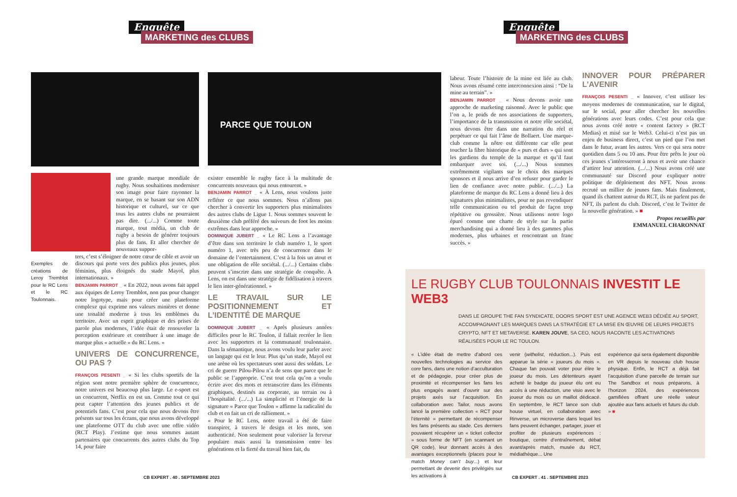Enquête
MARKETING des CLUBS
PARCE QUE TOULON
Exemples de créations de Leroy Tremblot pour le RC Lens et le RC Toulonnais.
une grande marque mondiale de rugby. Nous souhaitions moderniser son image pour faire rayonner la marque, en se basant sur son ADN historique et culturel, sur ce que tous les autres clubs ne pourraient pas dire. (.../...) Comme toute marque, tout média, un club de rugby a besoin de générer toujours plus de fans. Et aller chercher de nouveaux suppor-
ters, c’est s’éloigner de notre cœur de cible et avoir un discours qui porte vers des publics plus jeunes, plus féminins, plus éloignés du stade Mayol, plus internationaux. »
BENJAMIN PARROT _ « En 2022, nous avons fait appel aux équipes de Leroy Tremblot, non pas pour changer notre logotype, mais pour créer une plateforme complexe qui exprime nos valeurs minières et donne une tonalité moderne à tous les emblèmes du territoire. Avec un esprit graphique et des prises de parole plus modernes, l’idée était de renouveler la perception extérieure et contribuer à une image de marque plus « actuelle » du RC Lens. »
UNIVERS DE CONCURRENCE, OU PAS ?
FRANÇOIS PESENTI _ « Si les clubs sportifs de la région sont notre première sphère de concurrence, notre univers est beaucoup plus large. Le e-sport est un concurrent, Netflix en est un. Comme tout ce qui peut capter l’attention des jeunes publics et de potentiels fans. C’est pour cela que nous devons être présents sur tous les écrans, que nous avons développé une plateforme OTT du club avec une offre vidéo (RCT Play). J’estime que nous sommes autant partenaires que concurrents des autres clubs du Top 14, pour faire
exister ensemble le rugby face à la multitude de concurrents nouveaux qui nous entourent. »
BENJAMIN PARROT _ « À Lens, nous voulons juste refléter ce que nous sommes. Nous n’allons pas chercher à convertir les supporters plus minimalistes des autres clubs de Ligue 1. Nous sommes souvent le deuxième club préféré des suiveurs de foot les moins extrêmes dans leur approche. »
DOMINIQUE JUBERT _ « Le RC Lens a l’avantage d’être dans son territoire le club numéro 1, le sport numéro 1, avec très peu de concurrence dans le domaine de l’entertainment. C’est à la fois un atout et une obligation de rôle sociétal. (.../...) Certains clubs peuvent s’inscrire dans une stratégie de conquête. À Lens, on est dans une stratégie de fidélisation à travers le lien inter-générationnel. »
LE TRAVAIL SUR LE POSITIONNEMENT ET L’IDENTITÉ DE MARQUE
DOMINIQUE JUBERT _ « Après plusieurs années difficiles pour le RC Toulon, il fallait recréer le lien avec les supporters et la communauté toulonnaise. Dans la sémantique, nous avons voulu leur parler avec un langage qui est le leur. Plus qu’un stade, Mayol est une arène où les spectateurs sont aussi des soldats. Le cri de guerre Pilou-Pilou n’a de sens que parce que le public se l’approprie. C’est tout cela qu’on a voulu écrire avec des mots et retranscrire dans les éléments graphiques, destinés au corporate, au terrain ou à l’hospitalité. (.../...) La simplicité et l’énergie de la signature « Parce que Toulon » affirme la radicalité du club et en fait un cri de ralliement. »
« Pour le RC Lens, notre travail a été de faire transpirer, à travers le design et les mots, son authenticité. Non seulement pour valoriser la ferveur populaire mais aussi la transmission entre les générations et la fierté du travail bien fait, du
CB EXPERT . 40 . SEPTEMBRE 2023
Enquête
MARKETING des CLUBS
labeur. Toute l’histoire de la mine est liée au club. Nous avons résumé cette interconnexion ainsi : “De la mine au terrain”. »
BENJAMIN PARROT _ « Nous devons avoir une approche de marketing raisonné. Avec le public que l’on a, le poids de nos associations de supporters, l’importance de la transmission et notre rôle sociétal, nous devons être dans une narration du réel et perpétuer ce qui fait l’âme de Bollaert. Une marque-club comme la nôtre est différente car elle peut toucher la fibre historique de « purs et durs » qui sont les gardiens du temple de la marque et qu’il faut embarquer avec soi. (.../...) Nous sommes extrêmement vigilants sur le choix des marques sponsors et il nous arrive d’en refuser pour garder le lien de confiance avec notre public. (.../...) La plateforme de marque du RC Lens a donné lieu à des signatures plus minimalistes, pour ne pas revendiquer telle communication ou tel produit de façon trop répétitive ou grossière. Nous utilisons notre logo épuré comme une charte de style sur la partie merchandising qui a donné lieu à des gammes plus modernes, plus urbaines et rencontrant un franc succès. »
INNOVER POUR PRÉPARER L’AVENIR
FRANÇOIS PESENTI _ « Innover, c’est utiliser les moyens modernes de communication, sur le digital, sur le social, pour aller chercher les nouvelles générations avec leurs codes. C’est pour cela que nous avons créé notre « content factory » (RCT Medias) et misé sur le Web3. Celui-ci n’est pas un enjeu de business direct, c’est un pied que l’on met dans le futur, avant les autres. Vers ce qui sera notre quotidien dans 5 ou 10 ans. Pour être prêts le jour où ces jeunes s’intéresseront à nous et avoir une chance d’attirer leur attention. (.../...) Nous avons créé une communauté sur Discord pour expliquer notre politique de déploiement des NFT. Nous avons recruté un millier de jeunes fans. Mais finalement, quand ils chattent autour du RCT, ils ne parlent pas de NFT, ils parlent du club. Discord, c’est le Twitter de la nouvelle génération. » ■
Propos recueillis par
EMMANUEL CHARONNAT
LE RUGBY CLUB TOULONNAIS INVESTIT LE WEB3
DANS LE GROUPE THE FAN SYNDICATE, DOORS SPORT EST UNE AGENCE WEB3 DÉDIÉE AU SPORT, ACCOMPAGNANT LES MARQUES DANS LA STRATÉGIE ET LA MISE EN ŒUVRE DE LEURS PROJETS CRYPTO, NFT ET METAVERSE. KAREN JOUVE, SA CEO, NOUS RACONTE LES ACTIVATIONS RÉALISÉES POUR LE RC TOULON.
« L’idée était de mettre d’abord ces nouvelles technologies au service des core fans, dans une notion d’acculturation et de pédagogie, pour créer plus de proximité et récompenser les fans les plus engagés avant d’ouvrir sur des projets axés sur l’acquisition. En collaboration avec Tailor, nous avons lancé la première collection « RCT pour l’éternité » permettant de récompenser les fans présents au stade. Ces derniers pouvaient récupérer un « ticket collector » sous forme de NFT (en scannant un QR code), leur donnant accès à des avantages exceptionnels (places pour le match Money can’t buy...) et leur permettant de devenir des privilégiés sur les activations à
venir (withelist, réduction...). Puis est apparue la série « joueurs du mois ». Chaque fan pouvait voter pour élire le joueur du mois. Les détenteurs ayant acheté le badge du joueur élu ont eu accès à une réduction, une visio avec le joueur du mois ou un maillot dédicacé. En septembre, le RCT lance son club house virtuel, en collaboration avec Rinverse, un microverse dans lequel les fans peuvent échanger, partager, jouer et profiter de plusieurs expériences : boutique, centre d’entraînement, débat avant/après match, musée du RCT, médiathèque... Une
expérience qui sera également disponible en VR depuis le nouveau club house physique. Enfin, le RCT a déjà fait l’acquisition d’une parcelle de terrain sur The Sandbox et nous préparons, à l’horizon 2024, des expériences gamifiées offrant une réelle valeur ajoutée aux fans actuels et futurs du club. » ■
CB EXPERT . 41 . SEPTEMBRE 2023